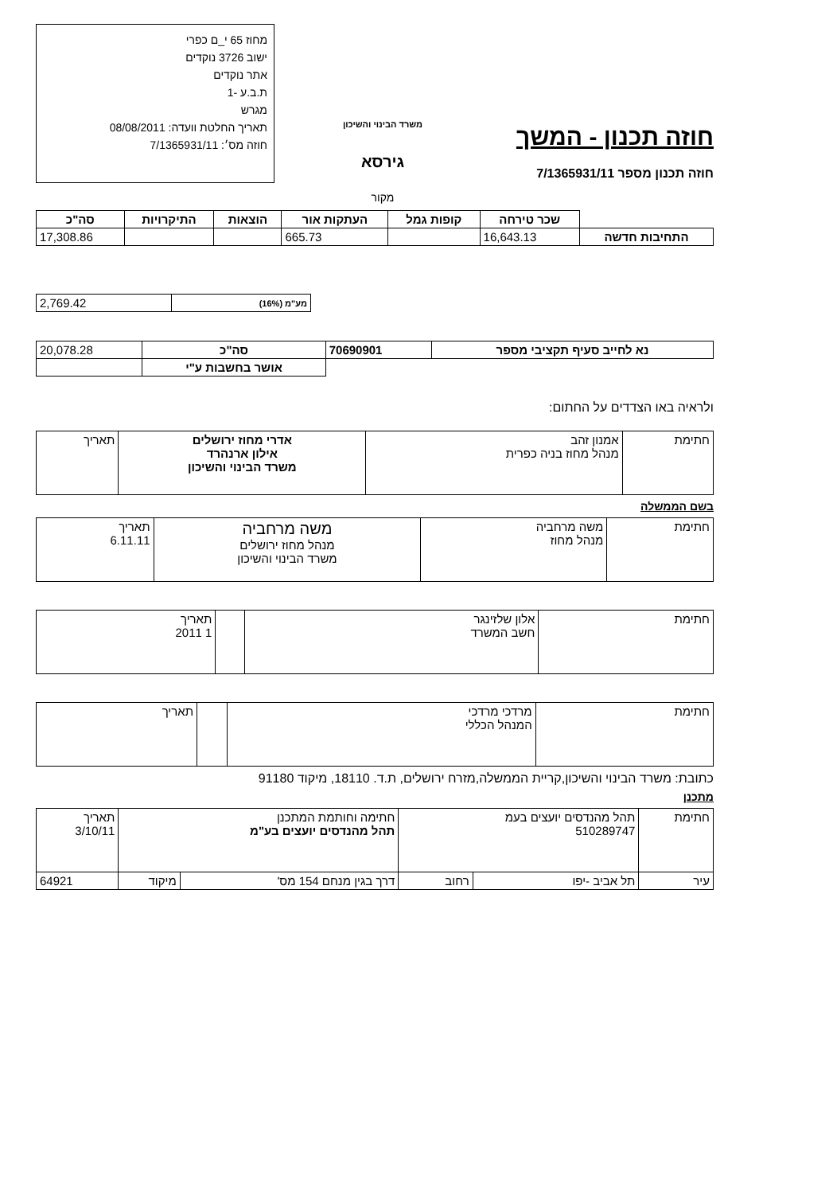חוזה תכנון - המשך
חוזה תכנון מספר 7/1365931/11
משרד הבינוי והשיכון
גירסא
מקור
מחוז 65 י_ם כפרי
ישוב 3726 נוקדים
אתר נוקדים
ת.ב.ע -1
מגרש
תאריך החלטת וועדה: 08/08/2011
חוזה מס׳: 7/1365931/11
| | שכר טירחה | קופות גמל | העתקות אור | הוצאות | התיקרויות | סה"כ |
| התחיבות חדשה | 16,643.13 | | 665.73 | | | 17,308.86 |
| מע"מ (16%) | 2,769.42 |
| נא לחייב סעיף תקציבי מספר | 70690901 | סה"כ | 20,078.28 |
| | | אושר בחשבות ע"י | |
ולראיה באו הצדדים על החתום:
| חתימת | אמנון זהב מנהל מחוז בניה כפרית | אדרי מחוז ירושלים אילון ארנהרד משרד הבינוי והשיכון | תאריך |
בשם הממשלה
| חתימת | משה מרחביה מנהל מחוז | משה מרחביה מנהל מחוז ירושלים משרד הבינוי והשיכון | תאריך 6.11.11 |
| חתימת | אלון שלזינגר חשב המשרד | | תאריך 1 2011 |
| חתימת | מרדכי מרדכי המנהל הכללי | | תאריך |
כתובת: משרד הבינוי והשיכון,קריית הממשלה,מזרח ירושלים, ת.ד. 18110, מיקוד 91180
מתכנן
| חתימת | תהל מהנדסים יועצים בעמ 510289747 | | חתימה וחותמת המתכנן תהל מהנדסים יועצים בע"מ | | תאריך 3/10/11 |
| עיר | תל אביב -יפו | רחוב | דרך בגין מנחם 154 מס' | מיקוד | 64921 |